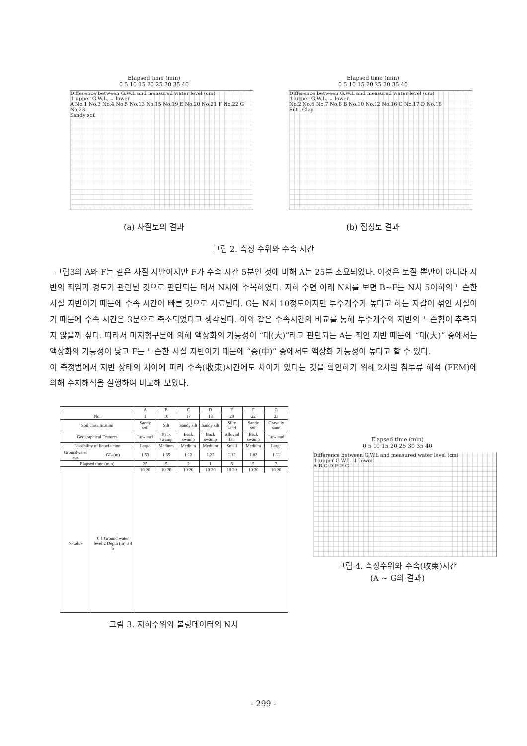Elapsed time (min)
0 5 10 15 20 25 30 35 40
Difference between G.W.L and measured water level (cm)
↑ upper G.W.L. ↓ lower
A No.1 No.3 No.4 No.5 No.13 No.15 No.19 E No.20 No.21 F No.22 G No.23
Sandy soil
(a) 사질토의 결과
Elapsed time (min)
0 5 10 15 20 25 30 35 40
Difference between G.W.L and measured water level (cm)
↑ upper G.W.L. ↓ lower
No.2 No.6 No.7 No.8 B No.10 No.12 No.16 C No.17 D No.18
Silt , Clay
(b) 점성토 결과
그림 2. 측정 수위와 수속 시간
그림3의 A와 F는 같은 사질 지반이지만 F가 수속 시간 5분인 것에 비해 A는 25분 소요되었다. 이것은 토질 뿐만이 아니라 지반의 죄임과 경도가 관련된 것으로 판단되는 데서 N치에 주목하였다. 지하 수면 아래 N치를 보면 B~F는 N치 5이하의 느슨한 사질 지반이기 때문에 수속 시간이 빠른 것으로 사료된다. G는 N치 10정도이지만 투수계수가 높다고 하는 자갈이 섞인 사질이기 때문에 수속 시간은 3분으로 축소되었다고 생각된다. 이와 같은 수속시간의 비교를 통해 투수계수와 지반의 느슨함이 추측되지 않을까 싶다. 따라서 미지형구분에 의해 액상화의 가능성이 “대(大)”라고 판단되는 A는 죄인 지반 때문에 “대(大)” 중에서는 액상화의 가능성이 낮고 F는 느슨한 사질 지반이기 때문에 “중(中)” 중에서도 액상화 가능성이 높다고 할 수 있다.
이 측정법에서 지반 상태의 차이에 따라 수속(收束)시간에도 차이가 있다는 것을 확인하기 위해 2차원 침투류 해석 (FEM)에 의해 수치해석을 실행하여 비교해 보았다.
| | | A | B | C | D | E | F | G |
| --- | --- | --- | --- | --- | --- | --- | --- | --- |
| No. | | 1 | 10 | 17 | 18 | 20 | 22 | 23 |
| Soil classification | | Sandy soil | Silt | Sandy silt | Sandy silt | Silty sand | Sandy soil | Gravelly sand |
| Geographical Features | | Lowland | Back swamp | Back swamp | Back swamp | Alluvial fan | Back swamp | Lowland |
| Possibility of liquefaction | | Large | Medium | Medium | Medium | Small | Medium | Large |
| Groundwater level | GL-(m) | 1.53 | 1.65 | 1.12 | 1.23 | 1.12 | 1.83 | 1.11 |
| Elapsed time (min) | | 25 | 5 | 2 | 1 | 5 | 5 | 3 |
| | | 10 20 | 10 20 | 10 20 | 10 20 | 10 20 | 10 20 | 10 20 |
| N-value | 0 1 Ground water level 2 Depth (m) 3 4 5 | | | | | | | |
그림 3. 지하수위와 볼링데이터의 N치
Elapsed time (min)
0 5 10 15 20 25 30 35 40
Difference between G.W.L and measured water level (cm)
↑ upper G.W.L. ↓ lower
A B C D E F G
그림 4. 측정수위와 수속(收束)시간
(A ~ G의 결과)
- 299 -